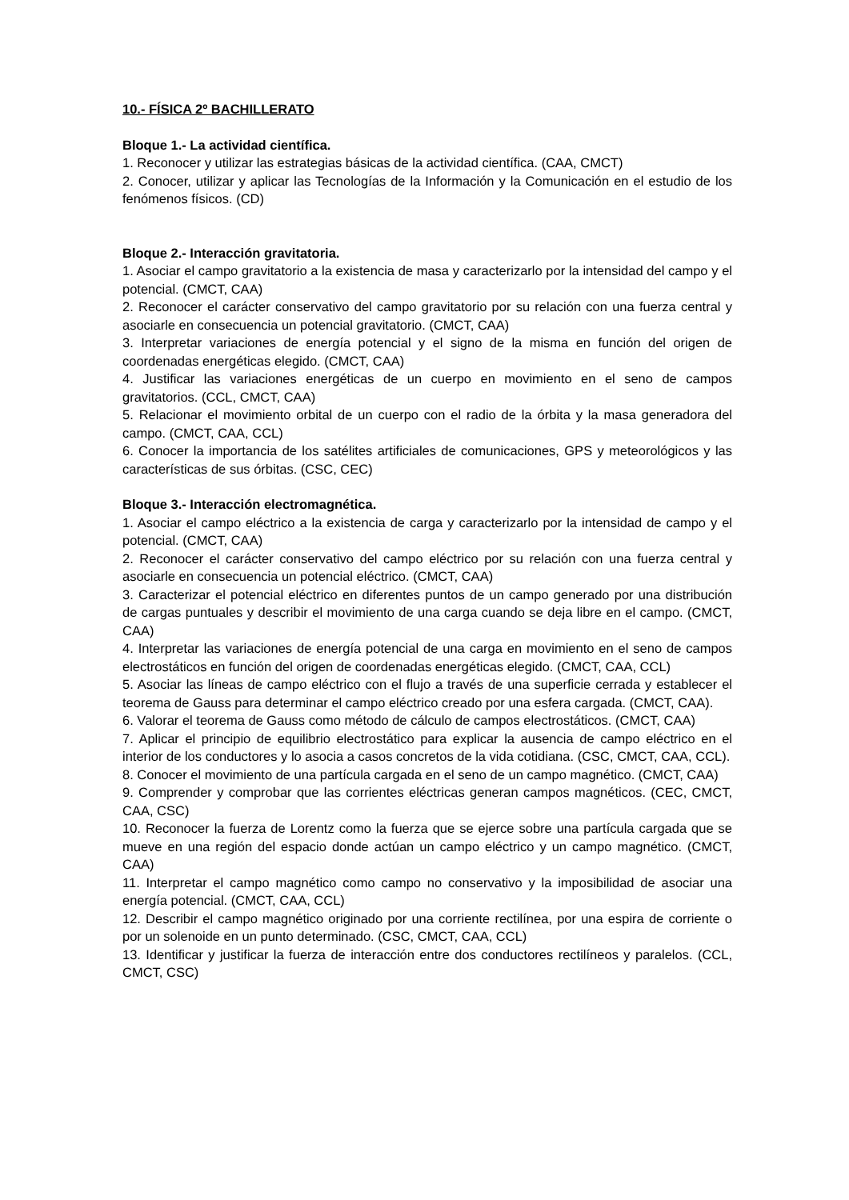10.- FÍSICA 2º BACHILLERATO
Bloque 1.- La actividad científica.
1. Reconocer y utilizar las estrategias básicas de la actividad científica. (CAA, CMCT)
2. Conocer, utilizar y aplicar las Tecnologías de la Información y la Comunicación en el estudio de los fenómenos físicos. (CD)
Bloque 2.- Interacción gravitatoria.
1. Asociar el campo gravitatorio a la existencia de masa y caracterizarlo por la intensidad del campo y el potencial. (CMCT, CAA)
2. Reconocer el carácter conservativo del campo gravitatorio por su relación con una fuerza central y asociarle en consecuencia un potencial gravitatorio. (CMCT, CAA)
3. Interpretar variaciones de energía potencial y el signo de la misma en función del origen de coordenadas energéticas elegido. (CMCT, CAA)
4. Justificar las variaciones energéticas de un cuerpo en movimiento en el seno de campos gravitatorios. (CCL, CMCT, CAA)
5. Relacionar el movimiento orbital de un cuerpo con el radio de la órbita y la masa generadora del campo. (CMCT, CAA, CCL)
6. Conocer la importancia de los satélites artificiales de comunicaciones, GPS y meteorológicos y las características de sus órbitas. (CSC, CEC)
Bloque 3.- Interacción electromagnética.
1. Asociar el campo eléctrico a la existencia de carga y caracterizarlo por la intensidad de campo y el potencial. (CMCT, CAA)
2. Reconocer el carácter conservativo del campo eléctrico por su relación con una fuerza central y asociarle en consecuencia un potencial eléctrico. (CMCT, CAA)
3. Caracterizar el potencial eléctrico en diferentes puntos de un campo generado por una distribución de cargas puntuales y describir el movimiento de una carga cuando se deja libre en el campo. (CMCT, CAA)
4. Interpretar las variaciones de energía potencial de una carga en movimiento en el seno de campos electrostáticos en función del origen de coordenadas energéticas elegido. (CMCT, CAA, CCL)
5. Asociar las líneas de campo eléctrico con el flujo a través de una superficie cerrada y establecer el teorema de Gauss para determinar el campo eléctrico creado por una esfera cargada. (CMCT, CAA).
6. Valorar el teorema de Gauss como método de cálculo de campos electrostáticos. (CMCT, CAA)
7. Aplicar el principio de equilibrio electrostático para explicar la ausencia de campo eléctrico en el interior de los conductores y lo asocia a casos concretos de la vida cotidiana. (CSC, CMCT, CAA, CCL).
8. Conocer el movimiento de una partícula cargada en el seno de un campo magnético. (CMCT, CAA)
9. Comprender y comprobar que las corrientes eléctricas generan campos magnéticos. (CEC, CMCT, CAA, CSC)
10. Reconocer la fuerza de Lorentz como la fuerza que se ejerce sobre una partícula cargada que se mueve en una región del espacio donde actúan un campo eléctrico y un campo magnético. (CMCT, CAA)
11. Interpretar el campo magnético como campo no conservativo y la imposibilidad de asociar una energía potencial. (CMCT, CAA, CCL)
12. Describir el campo magnético originado por una corriente rectilínea, por una espira de corriente o por un solenoide en un punto determinado. (CSC, CMCT, CAA, CCL)
13. Identificar y justificar la fuerza de interacción entre dos conductores rectilíneos y paralelos. (CCL, CMCT, CSC)